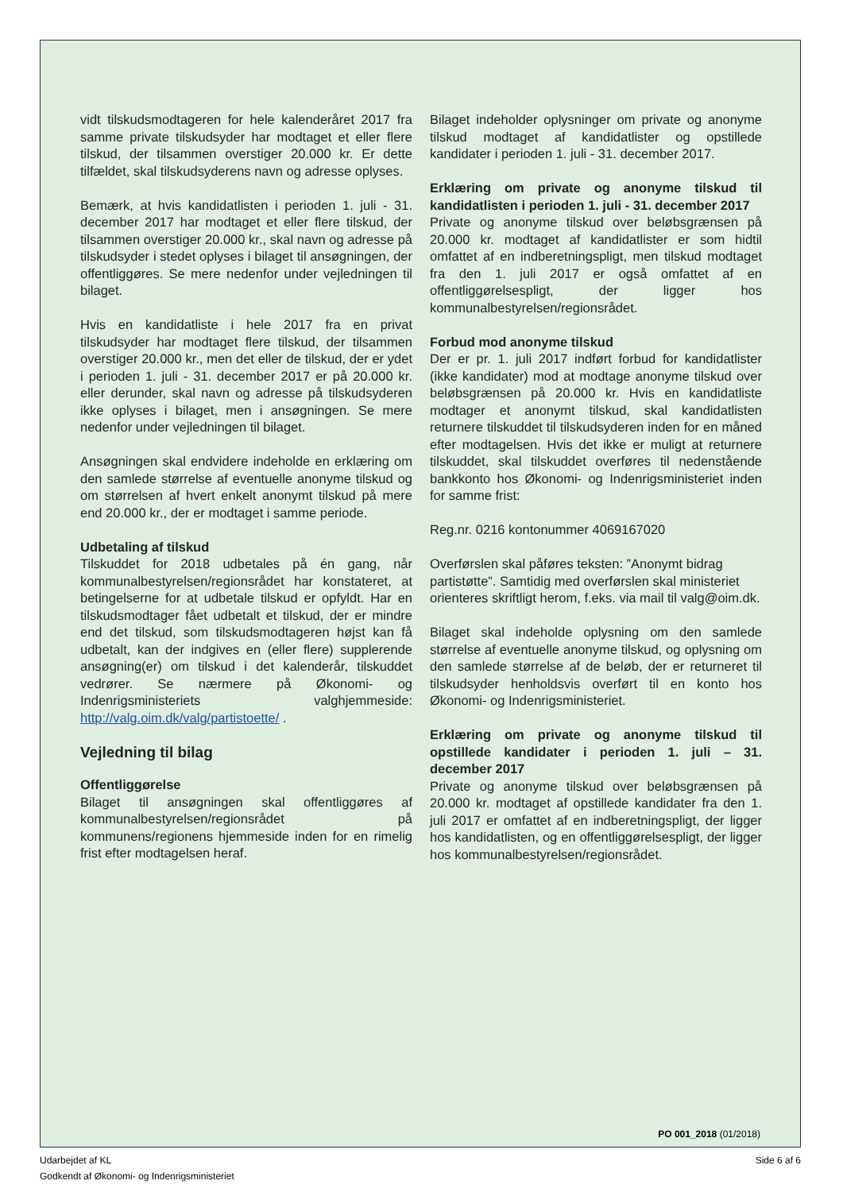vidt tilskudsmodtageren for hele kalenderåret 2017 fra samme private tilskudsyder har modtaget et eller flere tilskud, der tilsammen overstiger 20.000 kr. Er dette tilfældet, skal tilskudsyderens navn og adresse oplyses.
Bemærk, at hvis kandidatlisten i perioden 1. juli - 31. december 2017 har modtaget et eller flere tilskud, der tilsammen overstiger 20.000 kr., skal navn og adresse på tilskudsyder i stedet oplyses i bilaget til ansøgningen, der offentliggøres. Se mere nedenfor under vejledningen til bilaget.
Hvis en kandidatliste i hele 2017 fra en privat tilskudsyder har modtaget flere tilskud, der tilsammen overstiger 20.000 kr., men det eller de tilskud, der er ydet i perioden 1. juli - 31. december 2017 er på 20.000 kr. eller derunder, skal navn og adresse på tilskudsyderen ikke oplyses i bilaget, men i ansøgningen. Se mere nedenfor under vejledningen til bilaget.
Ansøgningen skal endvidere indeholde en erklæring om den samlede størrelse af eventuelle anonyme tilskud og om størrelsen af hvert enkelt anonymt tilskud på mere end 20.000 kr., der er modtaget i samme periode.
Udbetaling af tilskud
Tilskuddet for 2018 udbetales på én gang, når kommunalbestyrelsen/regionsrådet har konstateret, at betingelserne for at udbetale tilskud er opfyldt. Har en tilskudsmodtager fået udbetalt et tilskud, der er mindre end det tilskud, som tilskudsmodtageren højst kan få udbetalt, kan der indgives en (eller flere) supplerende ansøgning(er) om tilskud i det kalenderår, tilskuddet vedrører. Se nærmere på Økonomi- og Indenrigsministeriets valghjemmeside: http://valg.oim.dk/valg/partistoette/ .
Vejledning til bilag
Offentliggørelse
Bilaget til ansøgningen skal offentliggøres af kommunalbestyrelsen/regionsrådet på kommunens/regionens hjemmeside inden for en rimelig frist efter modtagelsen heraf.
Bilaget indeholder oplysninger om private og anonyme tilskud modtaget af kandidatlister og opstillede kandidater i perioden 1. juli - 31. december 2017.
Erklæring om private og anonyme tilskud til kandidatlisten i perioden 1. juli - 31. december 2017
Private og anonyme tilskud over beløbsgrænsen på 20.000 kr. modtaget af kandidatlister er som hidtil omfattet af en indberetningspligt, men tilskud modtaget fra den 1. juli 2017 er også omfattet af en offentliggørelsespligt, der ligger hos kommunalbestyrelsen/regionsrådet.
Forbud mod anonyme tilskud
Der er pr. 1. juli 2017 indført forbud for kandidatlister (ikke kandidater) mod at modtage anonyme tilskud over beløbsgrænsen på 20.000 kr. Hvis en kandidatliste modtager et anonymt tilskud, skal kandidatlisten returnere tilskuddet til tilskudsyderen inden for en måned efter modtagelsen. Hvis det ikke er muligt at returnere tilskuddet, skal tilskuddet overføres til nedenstående bankkonto hos Økonomi- og Indenrigsministeriet inden for samme frist:
Reg.nr. 0216 kontonummer 4069167020
Overførslen skal påføres teksten: ”Anonymt bidrag partistøtte”. Samtidig med overførslen skal ministeriet orienteres skriftligt herom, f.eks. via mail til valg@oim.dk.
Bilaget skal indeholde oplysning om den samlede størrelse af eventuelle anonyme tilskud, og oplysning om den samlede størrelse af de beløb, der er returneret til tilskudsyder henholdsvis overført til en konto hos Økonomi- og Indenrigsministeriet.
Erklæring om private og anonyme tilskud til opstillede kandidater i perioden 1. juli – 31. december 2017
Private og anonyme tilskud over beløbsgrænsen på 20.000 kr. modtaget af opstillede kandidater fra den 1. juli 2017 er omfattet af en indberetningspligt, der ligger hos kandidatlisten, og en offentliggørelsespligt, der ligger hos kommunalbestyrelsen/regionsrådet.
PO 001_2018 (01/2018)
Udarbejdet af KL Side 6 af 6
Godkendt af Økonomi- og Indenrigsministeriet